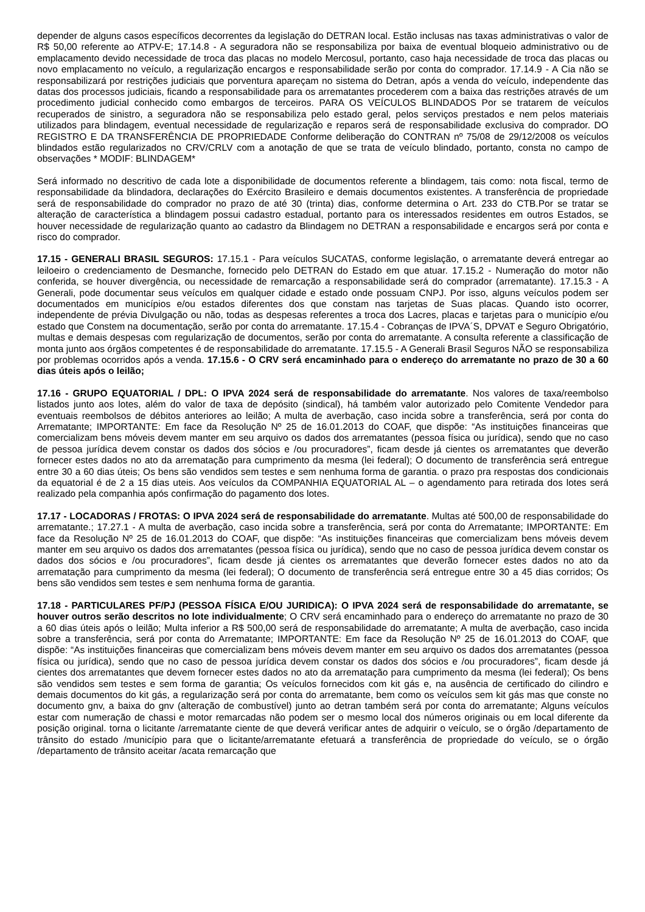depender de alguns casos específicos decorrentes da legislação do DETRAN local. Estão inclusas nas taxas administrativas o valor de R$ 50,00 referente ao ATPV-E; 17.14.8 - A seguradora não se responsabiliza por baixa de eventual bloqueio administrativo ou de emplacamento devido necessidade de troca das placas no modelo Mercosul, portanto, caso haja necessidade de troca das placas ou novo emplacamento no veículo, a regularização encargos e responsabilidade serão por conta do comprador. 17.14.9 - A Cia não se responsabilizará por restrições judiciais que porventura apareçam no sistema do Detran, após a venda do veículo, independente das datas dos processos judiciais, ficando a responsabilidade para os arrematantes procederem com a baixa das restrições através de um procedimento judicial conhecido como embargos de terceiros. PARA OS VEÍCULOS BLINDADOS Por se tratarem de veículos recuperados de sinistro, a seguradora não se responsabiliza pelo estado geral, pelos serviços prestados e nem pelos materiais utilizados para blindagem, eventual necessidade de regularização e reparos será de responsabilidade exclusiva do comprador. DO REGISTRO E DA TRANSFERÊNCIA DE PROPRIEDADE Conforme deliberação do CONTRAN nº 75/08 de 29/12/2008 os veículos blindados estão regularizados no CRV/CRLV com a anotação de que se trata de veículo blindado, portanto, consta no campo de observações * MODIF: BLINDAGEM*
Será informado no descritivo de cada lote a disponibilidade de documentos referente a blindagem, tais como: nota fiscal, termo de responsabilidade da blindadora, declarações do Exército Brasileiro e demais documentos existentes. A transferência de propriedade será de responsabilidade do comprador no prazo de até 30 (trinta) dias, conforme determina o Art. 233 do CTB.Por se tratar se alteração de característica a blindagem possui cadastro estadual, portanto para os interessados residentes em outros Estados, se houver necessidade de regularização quanto ao cadastro da Blindagem no DETRAN a responsabilidade e encargos será por conta e risco do comprador.
17.15 - GENERALI BRASIL SEGUROS: 17.15.1 - Para veículos SUCATAS, conforme legislação, o arrematante deverá entregar ao leiloeiro o credenciamento de Desmanche, fornecido pelo DETRAN do Estado em que atuar. 17.15.2 - Numeração do motor não conferida, se houver divergência, ou necessidade de remarcação a responsabilidade será do comprador (arrematante). 17.15.3 - A Generali, pode documentar seus veículos em qualquer cidade e estado onde possuam CNPJ. Por isso, alguns veículos podem ser documentados em municípios e/ou estados diferentes dos que constam nas tarjetas de Suas placas. Quando isto ocorrer, independente de prévia Divulgação ou não, todas as despesas referentes a troca dos Lacres, placas e tarjetas para o município e/ou estado que Constem na documentação, serão por conta do arrematante. 17.15.4 - Cobranças de IPVA´S, DPVAT e Seguro Obrigatório, multas e demais despesas com regularização de documentos, serão por conta do arrematante. A consulta referente a classificação de monta junto aos órgãos competentes é de responsabilidade do arrematante. 17.15.5 - A Generali Brasil Seguros NÃO se responsabiliza por problemas ocorridos após a venda. 17.15.6 - O CRV será encaminhado para o endereço do arrematante no prazo de 30 a 60 dias úteis após o leilão;
17.16 - GRUPO EQUATORIAL / DPL: O IPVA 2024 será de responsabilidade do arrematante. Nos valores de taxa/reembolso listados junto aos lotes, além do valor de taxa de depósito (sindical), há também valor autorizado pelo Comitente Vendedor para eventuais reembolsos de débitos anteriores ao leilão; A multa de averbação, caso incida sobre a transferência, será por conta do Arrematante; IMPORTANTE: Em face da Resolução Nº 25 de 16.01.2013 do COAF, que dispõe: “As instituições financeiras que comercializam bens móveis devem manter em seu arquivo os dados dos arrematantes (pessoa física ou jurídica), sendo que no caso de pessoa jurídica devem constar os dados dos sócios e /ou procuradores”, ficam desde já cientes os arrematantes que deverão fornecer estes dados no ato da arrematação para cumprimento da mesma (lei federal); O documento de transferência será entregue entre 30 a 60 dias úteis; Os bens são vendidos sem testes e sem nenhuma forma de garantia. o prazo pra respostas dos condicionais da equatorial é de 2 a 15 dias uteis. Aos veículos da COMPANHIA EQUATORIAL AL – o agendamento para retirada dos lotes será realizado pela companhia após confirmação do pagamento dos lotes.
17.17 - LOCADORAS / FROTAS: O IPVA 2024 será de responsabilidade do arrematante. Multas até 500,00 de responsabilidade do arrematante.; 17.27.1 - A multa de averbação, caso incida sobre a transferência, será por conta do Arrematante; IMPORTANTE: Em face da Resolução Nº 25 de 16.01.2013 do COAF, que dispõe: “As instituições financeiras que comercializam bens móveis devem manter em seu arquivo os dados dos arrematantes (pessoa física ou jurídica), sendo que no caso de pessoa jurídica devem constar os dados dos sócios e /ou procuradores”, ficam desde já cientes os arrematantes que deverão fornecer estes dados no ato da arrematação para cumprimento da mesma (lei federal); O documento de transferência será entregue entre 30 a 45 dias corridos; Os bens são vendidos sem testes e sem nenhuma forma de garantia.
17.18 - PARTICULARES PF/PJ (PESSOA FÍSICA E/OU JURIDICA): O IPVA 2024 será de responsabilidade do arrematante, se houver outros serão descritos no lote individualmente; O CRV será encaminhado para o endereço do arrematante no prazo de 30 a 60 dias úteis após o leilão; Multa inferior a R$ 500,00 será de responsabilidade do arrematante; A multa de averbação, caso incida sobre a transferência, será por conta do Arrematante; IMPORTANTE: Em face da Resolução Nº 25 de 16.01.2013 do COAF, que dispõe: “As instituições financeiras que comercializam bens móveis devem manter em seu arquivo os dados dos arrematantes (pessoa física ou jurídica), sendo que no caso de pessoa jurídica devem constar os dados dos sócios e /ou procuradores”, ficam desde já cientes dos arrematantes que devem fornecer estes dados no ato da arrematação para cumprimento da mesma (lei federal); Os bens são vendidos sem testes e sem forma de garantia; Os veículos fornecidos com kit gás e, na ausência de certificado do cilindro e demais documentos do kit gás, a regularização será por conta do arrematante, bem como os veículos sem kit gás mas que conste no documento gnv, a baixa do gnv (alteração de combustível) junto ao detran também será por conta do arrematante; Alguns veículos estar com numeração de chassi e motor remarcadas não podem ser o mesmo local dos números originais ou em local diferente da posição original. torna o licitante /arrematante ciente de que deverá verificar antes de adquirir o veículo, se o órgão /departamento de trânsito do estado /município para que o licitante/arrematante efetuará a transferência de propriedade do veículo, se o órgão /departamento de trânsito aceitar /acata remarcação que